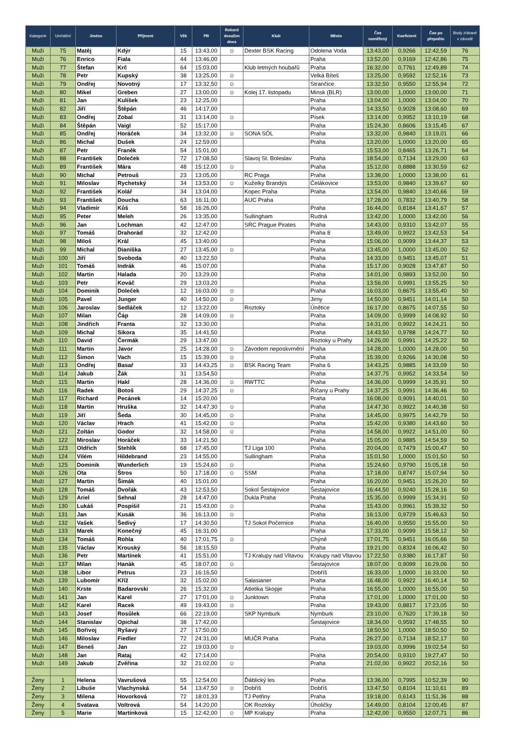| Kategorie | Umístění | Jméno | Příjmení | Věk | PB | Rekord dosažen dnes | Klub | Město | Čas naměřený | Koeficient | Čas po přepočtu | Body získané v závodě |
| --- | --- | --- | --- | --- | --- | --- | --- | --- | --- | --- | --- | --- |
| Muži | 75 | Matěj | Kdýr | 15 | 13:43,00 | ☺ | Dexter BSK Racing | Odolena Voda | 13:43,00 | 0,9266 | 12:42,59 | 76 |
| Muži | 76 | Enrico | Fiala | 44 | 13:46,00 | | | Praha | 13:52,00 | 0,9169 | 12:42,86 | 75 |
| Muži | 77 | Štefan | Krč | 64 | 15:03,00 | | Klub letmých houbařů | Praha | 16:32,00 | 0,7761 | 12:49,89 | 74 |
| Muži | 78 | Petr | Kupský | 38 | 13:25,00 | ☺ | | Velká Bíteš | 13:25,00 | 0,9592 | 12:52,16 | 73 |
| Muži | 79 | Ondřej | Novotný | 17 | 13:32,50 | ☺ | | Strančice | 13:32,50 | 0,9550 | 12:55,94 | 72 |
| Muži | 80 | Mikel | Greben | 27 | 13:00,00 | ☺ | Kolej 17. listopadu | Minsk (BLR) | 13:00,00 | 1,0000 | 13:00,00 | 71 |
| Muži | 81 | Jan | Kulíšek | 23 | 12:25,00 | | | Praha | 13:04,00 | 1,0000 | 13:04,00 | 70 |
| Muži | 82 | Jiří | Štěpán | 46 | 14:17,00 | | | Praha | 14:33,50 | 0,9028 | 13:08,60 | 69 |
| Muži | 83 | Ondřej | Zobal | 31 | 13:14,00 | ☺ | | Písek | 13:14,00 | 0,9952 | 13:10,19 | 68 |
| Muži | 84 | Štěpán | Vaigl | 52 | 15:17,00 | | | Praha | 15:24,30 | 0,8606 | 13:15,45 | 67 |
| Muži | 85 | Ondřej | Horáček | 34 | 13:32,00 | ☺ | SONA SÓL | Praha | 13:32,00 | 0,9840 | 13:19,01 | 66 |
| Muži | 86 | Michal | Dušek | 24 | 12:59,00 | | | Praha | 13:20,00 | 1,0000 | 13:20,00 | 65 |
| Muži | 87 | Petr | Franěk | 54 | 15:01,00 | | | | 15:53,00 | 0,8465 | 13:26,71 | 64 |
| Muži | 88 | František | Doleček | 72 | 17:08,50 | | Slavoj St. Boleslav | Praha | 18:54,00 | 0,7134 | 13:29,00 | 63 |
| Muži | 89 | František | Mára | 48 | 15:12,00 | ☺ | | Praha | 15:12,00 | 0,8888 | 13:30,59 | 62 |
| Muži | 90 | Michal | Petrouš | 23 | 13:05,00 | | RC Praga | Praha | 13:38,00 | 1,0000 | 13:38,00 | 61 |
| Muži | 91 | Miloslav | Rychetský | 34 | 13:53,00 | ☺ | Kuželky Brandýs | Čelákovice | 13:53,00 | 0,9840 | 13:39,67 | 60 |
| Muži | 92 | František | Kolář | 34 | 13:04,00 | | Kopec Praha | Praha | 13:54,00 | 0,9840 | 13:40,66 | 59 |
| Muži | 93 | František | Doucha | 63 | 16:11,00 | | AUC Praha | | 17:28,00 | 0,7832 | 13:40,79 | 58 |
| Muži | 94 | Vladimír | Kůš | 58 | 16:26,00 | | | Praha | 16:44,00 | 0,8184 | 13:41,67 | 57 |
| Muži | 95 | Peter | Meleh | 26 | 13:35,00 | | Sullingham | Rudná | 13:42,00 | 1,0000 | 13:42,00 | 56 |
| Muži | 96 | Jan | Lochman | 42 | 12:47,00 | | SRC Prague Pirates | Praha | 14:43,00 | 0,9310 | 13:42,07 | 55 |
| Muži | 97 | Tomáš | Drahorád | 32 | 12:42,00 | | | Praha 8 | 13:49,00 | 0,9922 | 13:42,53 | 54 |
| Muži | 98 | Miloš | Král | 45 | 13:40,00 | | | Praha | 15:06,00 | 0,9099 | 13:44,37 | 53 |
| Muži | 99 | Michal | Dianiška | 27 | 13:45,00 | ☺ | | Praha | 13:45,00 | 1,0000 | 13:45,00 | 52 |
| Muži | 100 | Jiří | Svoboda | 40 | 13:22,50 | | | Praha | 14:33,00 | 0,9451 | 13:45,07 | 51 |
| Muži | 101 | Tomáš | Indrák | 46 | 15:07,00 | | | Praha | 15:17,00 | 0,9028 | 13:47,87 | 50 |
| Muži | 102 | Martin | Halada | 20 | 13:29,00 | | | Praha | 14:01,00 | 0,9893 | 13:52,00 | 50 |
| Muži | 103 | Petr | Kováč | 29 | 13:03,20 | | | Praha | 13:56,00 | 0,9991 | 13:55,25 | 50 |
| Muži | 104 | Dominik | Doleček | 12 | 16:03,00 | ☺ | | Praha | 16:03,00 | 0,8675 | 13:55,40 | 50 |
| Muži | 105 | Pavel | Junger | 40 | 14:50,00 | ☺ | | Jirny | 14:50,00 | 0,9451 | 14:01,14 | 50 |
| Muži | 106 | Jaroslav | Sedláček | 12 | 13:22,00 | | Roztoky | Únětice | 16:17,00 | 0,8675 | 14:07,55 | 50 |
| Muži | 107 | Milan | Čáp | 28 | 14:09,00 | ☺ | | Praha | 14:09,00 | 0,9999 | 14:08,92 | 50 |
| Muži | 108 | Jindřich | Franta | 32 | 13:30,00 | | | Praha | 14:31,00 | 0,9922 | 14:24,21 | 50 |
| Muži | 109 | Michal | Sikora | 35 | 14:41,50 | | | Praha | 14:43,50 | 0,9788 | 14:24,77 | 50 |
| Muži | 110 | David | Čermák | 29 | 13:47,00 | | | Roztoky u Prahy | 14:26,00 | 0,9991 | 14:25,22 | 50 |
| Muži | 111 | Martin | Javor | 25 | 14:28,00 | ☺ | Závodem neposkvrnění | Praha | 14:28,00 | 1,0000 | 14:28,00 | 50 |
| Muži | 112 | Šimon | Vach | 15 | 15:39,00 | ☺ | | Praha | 15:39,00 | 0,9266 | 14:30,08 | 50 |
| Muži | 113 | Ondřej | Basař | 33 | 14:43,25 | ☺ | BSK Racing Team | Praha 6 | 14:43,25 | 0,9885 | 14:33,09 | 50 |
| Muži | 114 | Jakub | Žák | 31 | 13:54,50 | | | Praha | 14:37,75 | 0,9952 | 14:33,54 | 50 |
| Muži | 115 | Martin | Hakl | 28 | 14:36,00 | ☺ | RWTTC | Praha | 14:36,00 | 0,9999 | 14:35,91 | 50 |
| Muži | 116 | Radek | Botoš | 29 | 14:37,25 | ☺ | | Říčany u Prahy | 14:37,25 | 0,9991 | 14:36,46 | 50 |
| Muži | 117 | Richard | Pecánek | 14 | 15:20,00 | | | Praha | 16:08,00 | 0,9091 | 14:40,01 | 50 |
| Muži | 118 | Martin | Hruška | 32 | 14:47,30 | ☺ | | Praha | 14:47,30 | 0,9922 | 14:40,38 | 50 |
| Muži | 119 | Jiří | Šeda | 30 | 14:45,00 | ☺ | | Praha | 14:45,00 | 0,9975 | 14:42,79 | 50 |
| Muži | 120 | Václav | Hrach | 41 | 15:42,00 | ☺ | | Praha | 15:42,00 | 0,9380 | 14:43,60 | 50 |
| Muži | 121 | Zoltán | Godor | 32 | 14:58,00 | ☺ | | Praha | 14:58,00 | 0,9922 | 14:51,00 | 50 |
| Muži | 122 | Miroslav | Horáček | 33 | 14:21,50 | | | Praha | 15:05,00 | 0,9885 | 14:54,59 | 50 |
| Muži | 123 | Oldřich | Stehlík | 68 | 17:45,00 | | TJ Liga 100 | Praha | 20:04,00 | 0,7479 | 15:00,47 | 50 |
| Muži | 124 | Vilém | Hildebrand | 23 | 14:55,00 | | Sullingham | Praha | 15:01,50 | 1,0000 | 15:01,50 | 50 |
| Muži | 125 | Dominik | Wunderlich | 19 | 15:24,60 | ☺ | | Praha | 15:24,60 | 0,9790 | 15:05,18 | 50 |
| Muži | 126 | Ota | Štros | 50 | 17:18,00 | ☺ | SSM | Praha | 17:18,00 | 0,8747 | 15:07,94 | 50 |
| Muži | 127 | Martin | Šimák | 40 | 15:01,00 | | | Praha | 16:20,00 | 0,9451 | 15:26,20 | 50 |
| Muži | 128 | Tomáš | Dvořák | 43 | 12:53,50 | | Sokol Šestajovice | Šestajovice | 16:44,50 | 0,9240 | 15:28,16 | 50 |
| Muži | 129 | Ariel | Sehnal | 28 | 14:47,00 | | Dukla Praha | Praha | 15:35,00 | 0,9999 | 15:34,91 | 50 |
| Muži | 130 | Lukáš | Pospíšil | 21 | 15:43,00 | ☺ | | Praha | 15:43,00 | 0,9961 | 15:39,32 | 50 |
| Muži | 131 | Jan | Kusák | 36 | 16:13,00 | ☺ | | Praha | 16:13,00 | 0,9729 | 15:46,63 | 50 |
| Muži | 132 | Vašek | Šedivý | 17 | 14:30,50 | | TJ Sokol Počernice | Praha | 16:40,00 | 0,9550 | 15:55,00 | 50 |
| Muži | 133 | Marek | Konečný | 45 | 16:31,00 | | | Praha | 17:33,00 | 0,9099 | 15:58,12 | 50 |
| Muži | 134 | Tomáš | Rohla | 40 | 17:01,75 | ☺ | | Chýně | 17:01,75 | 0,9451 | 16:05,66 | 50 |
| Muži | 135 | Václav | Krouský | 56 | 18:15,50 | | | Praha | 19:21,00 | 0,8324 | 16:06,42 | 50 |
| Muži | 136 | Petr | Martínek | 41 | 15:51,00 | | TJ Kralupy nad Vltavou | Kralupy nad Vltavou | 17:22,50 | 0,9380 | 16:17,87 | 50 |
| Muži | 137 | Milan | Hanák | 45 | 18:07,00 | ☺ | | Šestajovice | 18:07,00 | 0,9099 | 16:29,06 | 50 |
| Muži | 138 | Libor | Petrus | 23 | 16:16,50 | | | Dobříš | 16:33,00 | 1,0000 | 16:33,00 | 50 |
| Muži | 139 | Lubomír | Kříž | 32 | 15:02,00 | | Salasianer | Praha | 16:48,00 | 0,9922 | 16:40,14 | 50 |
| Muži | 140 | Krste | Badarovski | 26 | 15:32,00 | | Atletika Skopje | Praha | 16:55,00 | 1,0000 | 16:55,00 | 50 |
| Muži | 141 | Jan | Karel | 27 | 17:01,00 | ☺ | Junktown | Praha | 17:01,00 | 1,0000 | 17:01,00 | 50 |
| Muži | 142 | Karel | Racek | 49 | 19:43,00 | ☺ | | Praha | 19:43,00 | 0,8817 | 17:23,05 | 50 |
| Muži | 143 | Josef | Rosůlek | 66 | 22:19,00 | | SKP Nymburk | Nymburk | 23:10,00 | 0,7620 | 17:39,18 | 50 |
| Muži | 144 | Stanislav | Opichal | 38 | 17:42,00 | | | Šestajovice | 18:34,00 | 0,9592 | 17:48,55 | 50 |
| Muži | 145 | Bořivoj | Ryšavý | 27 | 17:50,00 | | | | 18:50,50 | 1,0000 | 18:50,50 | 50 |
| Muži | 146 | Miloslav | Fiedler | 72 | 24:31,00 | | MUČR Praha | Praha | 26:27,00 | 0,7134 | 18:52,17 | 50 |
| Muži | 147 | Beneš | Jan | 22 | 19:03,00 | ☺ | | | 19:03,00 | 0,9996 | 19:02,54 | 50 |
| Muži | 148 | Jan | Rataj | 42 | 17:14,00 | | | Praha | 20:54,00 | 0,9310 | 19:27,47 | 50 |
| Muži | 149 | Jakub | Zvěřina | 32 | 21:02,00 | ☺ | | Praha | 21:02,00 | 0,9922 | 20:52,16 | 50 |
| Ženy | 1 | Helena | Vavrušová | 55 | 12:54,00 | | Ďáblický les | Praha | 13:36,00 | 0,7995 | 10:52,39 | 90 |
| Ženy | 2 | Libuše | Vlachynská | 54 | 13:47,50 | ☺ | Dobříš | Dobříš | 13:47,50 | 0,8104 | 11:10,61 | 89 |
| Ženy | 3 | Milena | Hovorková | 72 | 18:01,33 | | TJ Petřiny | Praha | 19:18,00 | 0,6143 | 11:51,36 | 88 |
| Ženy | 4 | Svatava | Voltrová | 54 | 14:20,00 | | OK Roztoky | Úholičky | 14:49,00 | 0,8104 | 12:00,45 | 87 |
| Ženy | 5 | Marie | Martínková | 15 | 12:42,00 | ☺ | MP Kralupy | Praha | 12:42,00 | 0,9550 | 12:07,71 | 86 |